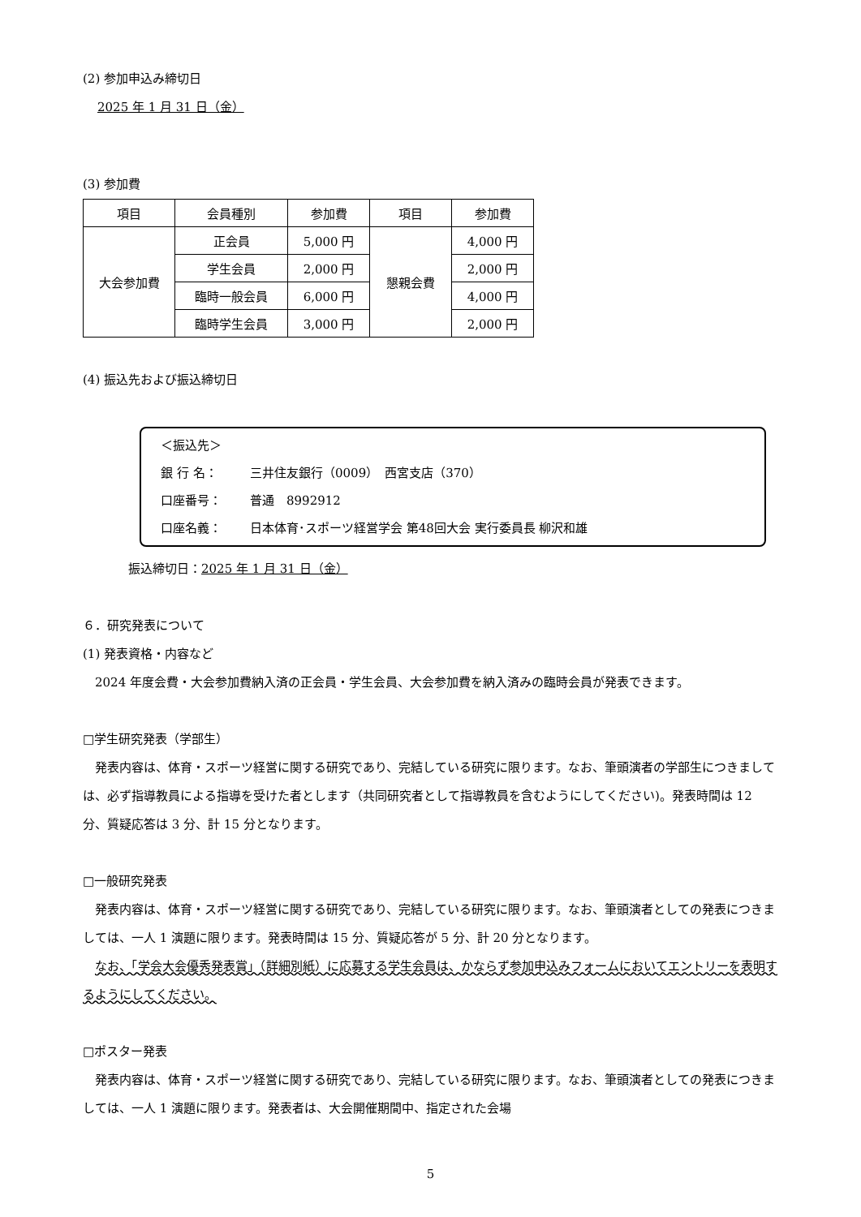(2) 参加申込み締切日
2025 年 1 月 31 日（金）
(3) 参加費
| 項目 | 会員種別 | 参加費 | 項目 | 参加費 |
| 大会参加費 | 正会員 | 5,000 円 | 懇親会費 | 4,000 円 |
| | 学生会員 | 2,000 円 | | 2,000 円 |
| | 臨時一般会員 | 6,000 円 | | 4,000 円 |
| | 臨時学生会員 | 3,000 円 | | 2,000 円 |
(4) 振込先および振込締切日
＜振込先＞
銀 行 名： 三井住友銀行（0009）　西宮支店（370）
口座番号： 普通　8992912
口座名義： 日本体育･スポーツ経営学会 第48回大会 実行委員長 柳沢和雄
振込締切日：2025 年 1 月 31 日（金）
６．研究発表について
(1) 発表資格・内容など
　2024 年度会費・大会参加費納入済の正会員・学生会員、大会参加費を納入済みの臨時会員が発表できます。
□学生研究発表（学部生）
　発表内容は、体育・スポーツ経営に関する研究であり、完結している研究に限ります。なお、筆頭演者の学部生につきましては、必ず指導教員による指導を受けた者とします（共同研究者として指導教員を含むようにしてください)。発表時間は 12 分、質疑応答は 3 分、計 15 分となります。
□一般研究発表
　発表内容は、体育・スポーツ経営に関する研究であり、完結している研究に限ります。なお、筆頭演者としての発表につきましては、一人 1 演題に限ります。発表時間は 15 分、質疑応答が 5 分、計 20 分となります。
　なお、「学会大会優秀発表賞」（詳細別紙）に応募する学生会員は、かならず参加申込みフォームにおいてエントリーを表明するようにしてください。
□ポスター発表
　発表内容は、体育・スポーツ経営に関する研究であり、完結している研究に限ります。なお、筆頭演者としての発表につきましては、一人 1 演題に限ります。発表者は、大会開催期間中、指定された会場
5